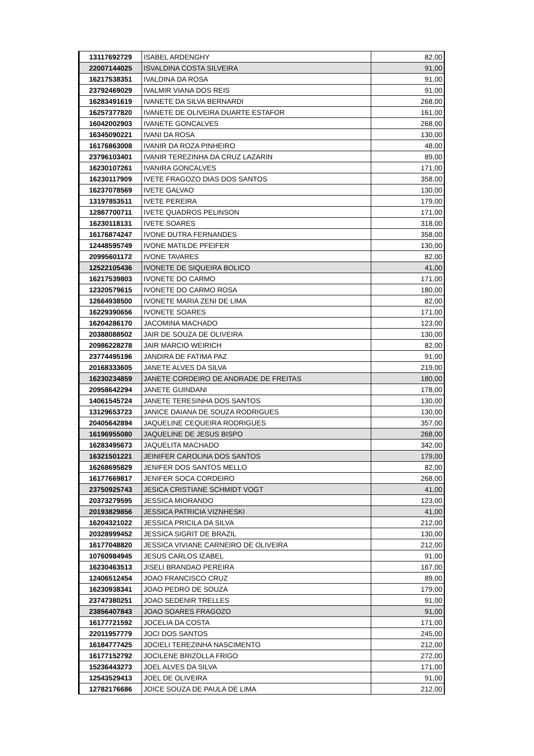| 13117692729 | ISABEL ARDENGHY | 82,00 |
| 22007144025 | ISVALDINA COSTA SILVEIRA | 91,00 |
| 16217538351 | IVALDINA DA ROSA | 91,00 |
| 23792469029 | IVALMIR VIANA DOS REIS | 91,00 |
| 16283491619 | IVANETE DA SILVA BERNARDI | 268,00 |
| 16257377820 | IVANETE DE OLIVEIRA DUARTE ESTAFOR | 161,00 |
| 16042002903 | IVANETE GONCALVES | 268,00 |
| 16345090221 | IVANI DA ROSA | 130,00 |
| 16176863008 | IVANIR DA ROZA PINHEIRO | 48,00 |
| 23796103401 | IVANIR TEREZINHA DA CRUZ LAZARIN | 89,00 |
| 16230107261 | IVANIRA GONCALVES | 171,00 |
| 16230117909 | IVETE FRAGOZO DIAS DOS SANTOS | 358,00 |
| 16237078569 | IVETE GALVAO | 130,00 |
| 13197853511 | IVETE PEREIRA | 179,00 |
| 12867700711 | IVETE QUADROS PELINSON | 171,00 |
| 16230118131 | IVETE SOARES | 318,00 |
| 16176874247 | IVONE DUTRA FERNANDES | 358,00 |
| 12448595749 | IVONE MATILDE PFEIFER | 130,00 |
| 20995601172 | IVONE TAVARES | 82,00 |
| 12522105436 | IVONETE DE SIQUEIRA BOLICO | 41,00 |
| 16217539803 | IVONETE DO CARMO | 171,00 |
| 12320579615 | IVONETE DO CARMO ROSA | 180,00 |
| 12664938500 | IVONETE MARIA ZENI DE LIMA | 82,00 |
| 16229390656 | IVONETE SOARES | 171,00 |
| 16204286170 | JACOMINA MACHADO | 123,00 |
| 20388088502 | JAIR DE SOUZA DE OLIVEIRA | 130,00 |
| 20986228278 | JAIR MARCIO WEIRICH | 82,00 |
| 23774495196 | JANDIRA DE FATIMA PAZ | 91,00 |
| 20168333605 | JANETE ALVES DA SILVA | 219,00 |
| 16230234859 | JANETE CORDEIRO DE ANDRADE DE FREITAS | 180,00 |
| 20958642294 | JANETE GUINDANI | 178,00 |
| 14061545724 | JANETE TERESINHA DOS SANTOS | 130,00 |
| 13129653723 | JANICE DAIANA DE SOUZA RODRIGUES | 130,00 |
| 20405642894 | JAQUELINE CEQUEIRA RODRIGUES | 357,00 |
| 16196955080 | JAQUELINE DE JESUS BISPO | 268,00 |
| 16283495673 | JAQUELITA MACHADO | 342,00 |
| 16321501221 | JEINIFER CAROLINA DOS SANTOS | 179,00 |
| 16268695829 | JENIFER DOS SANTOS MELLO | 82,00 |
| 16177669817 | JENIFER SOCA CORDEIRO | 268,00 |
| 23750925743 | JESICA CRISTIANE SCHMIDT VOGT | 41,00 |
| 20373279595 | JESSICA MIORANDO | 123,00 |
| 20193829856 | JESSICA PATRICIA VIZNHESKI | 41,00 |
| 16204321022 | JESSICA PRICILA DA SILVA | 212,00 |
| 20328999452 | JESSICA SIGRIT DE BRAZIL | 130,00 |
| 16177048820 | JESSICA VIVIANE CARNEIRO DE OLIVEIRA | 212,00 |
| 10760984945 | JESUS CARLOS IZABEL | 91,00 |
| 16230463513 | JISELI BRANDAO PEREIRA | 167,00 |
| 12406512454 | JOAO FRANCISCO CRUZ | 89,00 |
| 16230938341 | JOAO PEDRO DE SOUZA | 179,00 |
| 23747380251 | JOAO SEDENIR TRELLES | 91,00 |
| 23856407843 | JOAO SOARES FRAGOZO | 91,00 |
| 16177721592 | JOCELIA DA COSTA | 171,00 |
| 22011957779 | JOCI DOS SANTOS | 245,00 |
| 16184777425 | JOCIELI TEREZINHA NASCIMENTO | 212,00 |
| 16177152792 | JOCILENE BRIZOLLA FRIGO | 272,00 |
| 15236443273 | JOEL ALVES DA SILVA | 171,00 |
| 12543529413 | JOEL DE OLIVEIRA | 91,00 |
| 12782176686 | JOICE SOUZA DE PAULA DE LIMA | 212,00 |